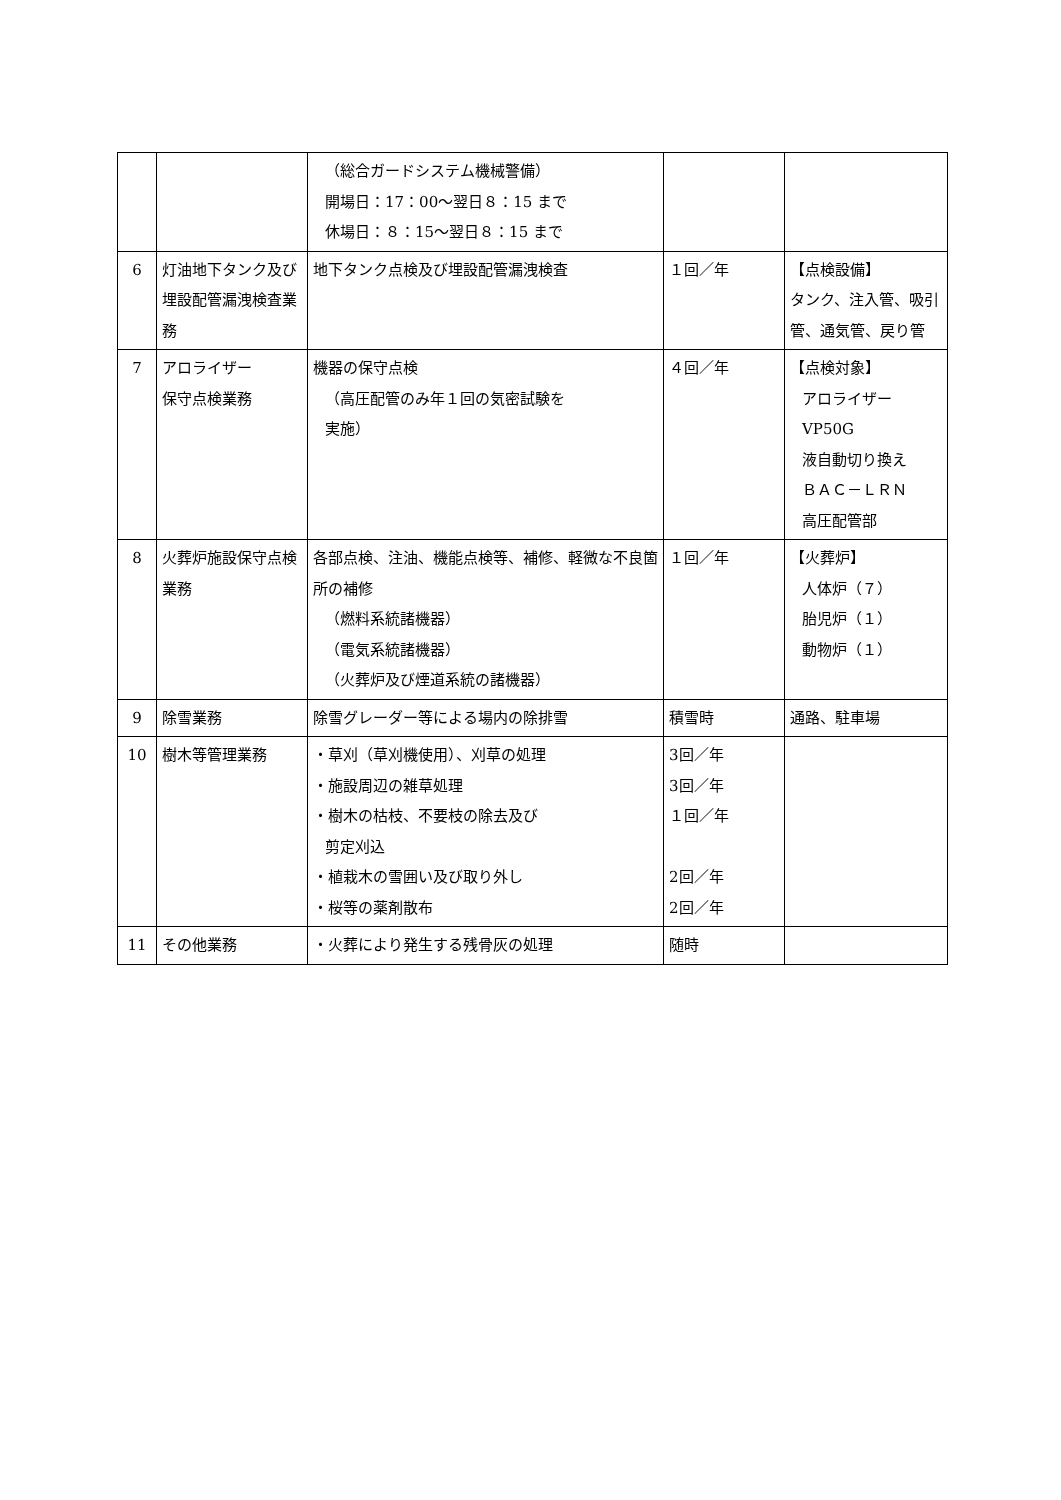| | | （総合ガードシステム機械警備） 開場日：17：00～翌日８：15 まで 休場日：８：15～翌日８：15 まで | | |
| 6 | 灯油地下タンク及び埋設配管漏洩検査業務 | 地下タンク点検及び埋設配管漏洩検査 | １回／年 | 【点検設備】 タンク、注入管、吸引管、通気管、戻り管 |
| 7 | アロライザー 保守点検業務 | 機器の保守点検 （高圧配管のみ年１回の気密試験を 実施） | ４回／年 | 【点検対象】 アロライザーVP50G 液自動切り換え ＢＡＣ－ＬＲＮ 高圧配管部 |
| 8 | 火葬炉施設保守点検業務 | 各部点検、注油、機能点検等、補修、軽微な不良箇所の補修 （燃料系統諸機器） （電気系統諸機器） （火葬炉及び煙道系統の諸機器） | １回／年 | 【火葬炉】 人体炉（７） 胎児炉（１） 動物炉（１） |
| 9 | 除雪業務 | 除雪グレーダー等による場内の除排雪 | 積雪時 | 通路、駐車場 |
| 10 | 樹木等管理業務 | ・草刈（草刈機使用）、刈草の処理 ・施設周辺の雑草処理 ・樹木の枯枝、不要枝の除去及び 剪定刈込 ・植栽木の雪囲い及び取り外し ・桜等の薬剤散布 | 3回／年 3回／年 １回／年 2回／年 2回／年 | |
| 11 | その他業務 | ・火葬により発生する残骨灰の処理 | 随時 | |